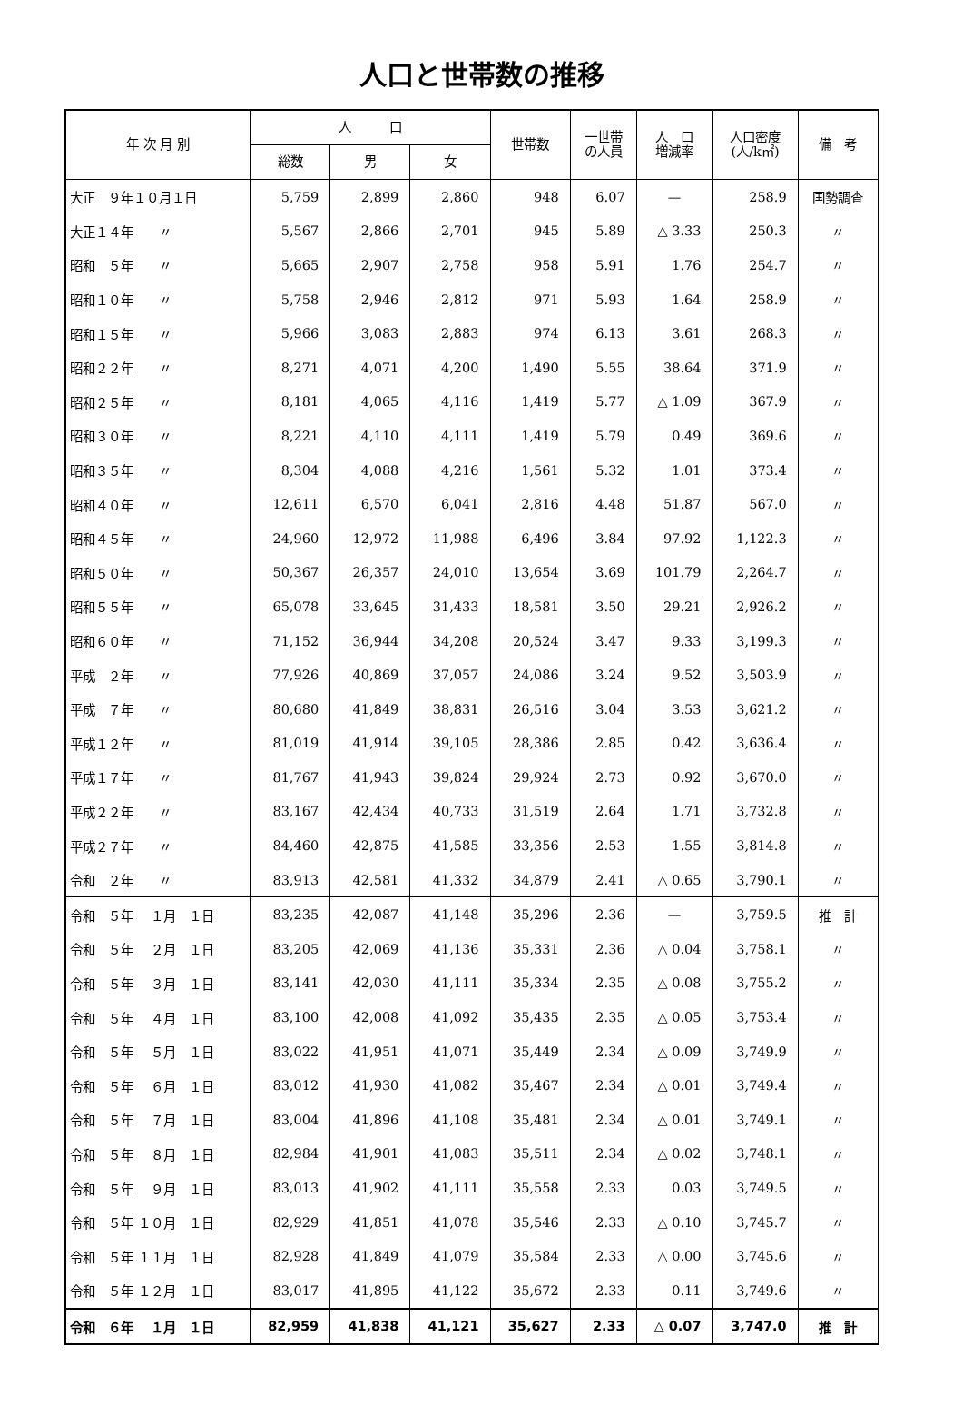人口と世帯数の推移
| 年 次 月 別 | 人 口 | | | 世帯数 | 一世帯 の人員 | 人 口 増減率 | 人口密度 (人/k㎡) | 備 考 |
| --- | --- | --- | --- | --- | --- | --- | --- | --- |
| | 総数 | 男 | 女 | | | | | |
| 大正 ９年１０月１日 | 5,759 | 2,899 | 2,860 | 948 | 6.07 | — | 258.9 | 国勢調査 |
| 大正１４年 〃 | 5,567 | 2,866 | 2,701 | 945 | 5.89 | △ 3.33 | 250.3 | 〃 |
| 昭和 ５年 〃 | 5,665 | 2,907 | 2,758 | 958 | 5.91 | 1.76 | 254.7 | 〃 |
| 昭和１０年 〃 | 5,758 | 2,946 | 2,812 | 971 | 5.93 | 1.64 | 258.9 | 〃 |
| 昭和１５年 〃 | 5,966 | 3,083 | 2,883 | 974 | 6.13 | 3.61 | 268.3 | 〃 |
| 昭和２２年 〃 | 8,271 | 4,071 | 4,200 | 1,490 | 5.55 | 38.64 | 371.9 | 〃 |
| 昭和２５年 〃 | 8,181 | 4,065 | 4,116 | 1,419 | 5.77 | △ 1.09 | 367.9 | 〃 |
| 昭和３０年 〃 | 8,221 | 4,110 | 4,111 | 1,419 | 5.79 | 0.49 | 369.6 | 〃 |
| 昭和３５年 〃 | 8,304 | 4,088 | 4,216 | 1,561 | 5.32 | 1.01 | 373.4 | 〃 |
| 昭和４０年 〃 | 12,611 | 6,570 | 6,041 | 2,816 | 4.48 | 51.87 | 567.0 | 〃 |
| 昭和４５年 〃 | 24,960 | 12,972 | 11,988 | 6,496 | 3.84 | 97.92 | 1,122.3 | 〃 |
| 昭和５０年 〃 | 50,367 | 26,357 | 24,010 | 13,654 | 3.69 | 101.79 | 2,264.7 | 〃 |
| 昭和５５年 〃 | 65,078 | 33,645 | 31,433 | 18,581 | 3.50 | 29.21 | 2,926.2 | 〃 |
| 昭和６０年 〃 | 71,152 | 36,944 | 34,208 | 20,524 | 3.47 | 9.33 | 3,199.3 | 〃 |
| 平成 ２年 〃 | 77,926 | 40,869 | 37,057 | 24,086 | 3.24 | 9.52 | 3,503.9 | 〃 |
| 平成 ７年 〃 | 80,680 | 41,849 | 38,831 | 26,516 | 3.04 | 3.53 | 3,621.2 | 〃 |
| 平成１２年 〃 | 81,019 | 41,914 | 39,105 | 28,386 | 2.85 | 0.42 | 3,636.4 | 〃 |
| 平成１７年 〃 | 81,767 | 41,943 | 39,824 | 29,924 | 2.73 | 0.92 | 3,670.0 | 〃 |
| 平成２２年 〃 | 83,167 | 42,434 | 40,733 | 31,519 | 2.64 | 1.71 | 3,732.8 | 〃 |
| 平成２７年 〃 | 84,460 | 42,875 | 41,585 | 33,356 | 2.53 | 1.55 | 3,814.8 | 〃 |
| 令和 ２年 〃 | 83,913 | 42,581 | 41,332 | 34,879 | 2.41 | △ 0.65 | 3,790.1 | 〃 |
| 令和 ５年 １月 １日 | 83,235 | 42,087 | 41,148 | 35,296 | 2.36 | — | 3,759.5 | 推 計 |
| 令和 ５年 ２月 １日 | 83,205 | 42,069 | 41,136 | 35,331 | 2.36 | △ 0.04 | 3,758.1 | 〃 |
| 令和 ５年 ３月 １日 | 83,141 | 42,030 | 41,111 | 35,334 | 2.35 | △ 0.08 | 3,755.2 | 〃 |
| 令和 ５年 ４月 １日 | 83,100 | 42,008 | 41,092 | 35,435 | 2.35 | △ 0.05 | 3,753.4 | 〃 |
| 令和 ５年 ５月 １日 | 83,022 | 41,951 | 41,071 | 35,449 | 2.34 | △ 0.09 | 3,749.9 | 〃 |
| 令和 ５年 ６月 １日 | 83,012 | 41,930 | 41,082 | 35,467 | 2.34 | △ 0.01 | 3,749.4 | 〃 |
| 令和 ５年 ７月 １日 | 83,004 | 41,896 | 41,108 | 35,481 | 2.34 | △ 0.01 | 3,749.1 | 〃 |
| 令和 ５年 ８月 １日 | 82,984 | 41,901 | 41,083 | 35,511 | 2.34 | △ 0.02 | 3,748.1 | 〃 |
| 令和 ５年 ９月 １日 | 83,013 | 41,902 | 41,111 | 35,558 | 2.33 | 0.03 | 3,749.5 | 〃 |
| 令和 ５年 １０月 １日 | 82,929 | 41,851 | 41,078 | 35,546 | 2.33 | △ 0.10 | 3,745.7 | 〃 |
| 令和 ５年 １１月 １日 | 82,928 | 41,849 | 41,079 | 35,584 | 2.33 | △ 0.00 | 3,745.6 | 〃 |
| 令和 ５年 １２月 １日 | 83,017 | 41,895 | 41,122 | 35,672 | 2.33 | 0.11 | 3,749.6 | 〃 |
| 令和 ６年 １月 １日 | 82,959 | 41,838 | 41,121 | 35,627 | 2.33 | △ 0.07 | 3,747.0 | 推 計 |